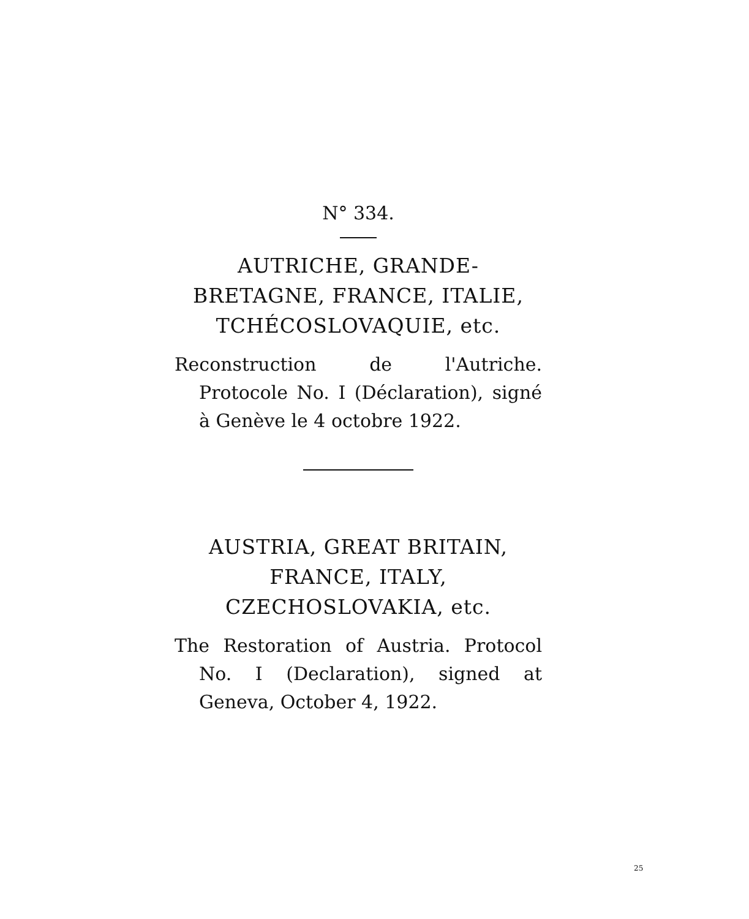N° 334.
AUTRICHE, GRANDE-
BRETAGNE, FRANCE, ITALIE,
TCHÉCOSLOVAQUIE, etc.
Reconstruction de l'Autriche. Protocole No. I (Déclaration), signé à Genève le 4 octobre 1922.
AUSTRIA, GREAT BRITAIN,
FRANCE, ITALY,
CZECHOSLOVAKIA, etc.
The Restoration of Austria. Protocol No. I (Declaration), signed at Geneva, October 4, 1922.
25